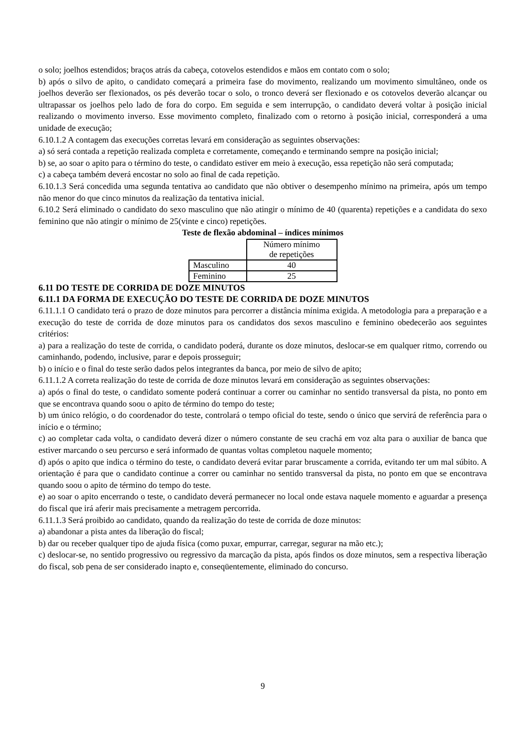o solo; joelhos estendidos; braços atrás da cabeça, cotovelos estendidos e mãos em contato com o solo;
b) após o silvo de apito, o candidato começará a primeira fase do movimento, realizando um movimento simultâneo, onde os joelhos deverão ser flexionados, os pés deverão tocar o solo, o tronco deverá ser flexionado e os cotovelos deverão alcançar ou ultrapassar os joelhos pelo lado de fora do corpo. Em seguida e sem interrupção, o candidato deverá voltar à posição inicial realizando o movimento inverso. Esse movimento completo, finalizado com o retorno à posição inicial, corresponderá a uma unidade de execução;
6.10.1.2 A contagem das execuções corretas levará em consideração as seguintes observações:
a) só será contada a repetição realizada completa e corretamente, começando e terminando sempre na posição inicial;
b) se, ao soar o apito para o término do teste, o candidato estiver em meio à execução, essa repetição não será computada;
c) a cabeça também deverá encostar no solo ao final de cada repetição.
6.10.1.3 Será concedida uma segunda tentativa ao candidato que não obtiver o desempenho mínimo na primeira, após um tempo não menor do que cinco minutos da realização da tentativa inicial.
6.10.2 Será eliminado o candidato do sexo masculino que não atingir o mínimo de 40 (quarenta) repetições e a candidata do sexo feminino que não atingir o mínimo de 25(vinte e cinco) repetições.
Teste de flexão abdominal – índices mínimos
| | Número mínimo de repetições |
| Masculino | 40 |
| Feminino | 25 |
6.11 DO TESTE DE CORRIDA DE DOZE MINUTOS
6.11.1 DA FORMA DE EXECUÇÃO DO TESTE DE CORRIDA DE DOZE MINUTOS
6.11.1.1 O candidato terá o prazo de doze minutos para percorrer a distância mínima exigida. A metodologia para a preparação e a execução do teste de corrida de doze minutos para os candidatos dos sexos masculino e feminino obedecerão aos seguintes critérios:
a) para a realização do teste de corrida, o candidato poderá, durante os doze minutos, deslocar-se em qualquer ritmo, correndo ou caminhando, podendo, inclusive, parar e depois prosseguir;
b) o início e o final do teste serão dados pelos integrantes da banca, por meio de silvo de apito;
6.11.1.2 A correta realização do teste de corrida de doze minutos levará em consideração as seguintes observações:
a) após o final do teste, o candidato somente poderá continuar a correr ou caminhar no sentido transversal da pista, no ponto em que se encontrava quando soou o apito de término do tempo do teste;
b) um único relógio, o do coordenador do teste, controlará o tempo oficial do teste, sendo o único que servirá de referência para o início e o término;
c) ao completar cada volta, o candidato deverá dizer o número constante de seu crachá em voz alta para o auxiliar de banca que estiver marcando o seu percurso e será informado de quantas voltas completou naquele momento;
d) após o apito que indica o término do teste, o candidato deverá evitar parar bruscamente a corrida, evitando ter um mal súbito. A orientação é para que o candidato continue a correr ou caminhar no sentido transversal da pista, no ponto em que se encontrava quando soou o apito de término do tempo do teste.
e) ao soar o apito encerrando o teste, o candidato deverá permanecer no local onde estava naquele momento e aguardar a presença do fiscal que irá aferir mais precisamente a metragem percorrida.
6.11.1.3 Será proibido ao candidato, quando da realização do teste de corrida de doze minutos:
a) abandonar a pista antes da liberação do fiscal;
b) dar ou receber qualquer tipo de ajuda física (como puxar, empurrar, carregar, segurar na mão etc.);
c) deslocar-se, no sentido progressivo ou regressivo da marcação da pista, após findos os doze minutos, sem a respectiva liberação do fiscal, sob pena de ser considerado inapto e, conseqüentemente, eliminado do concurso.
9